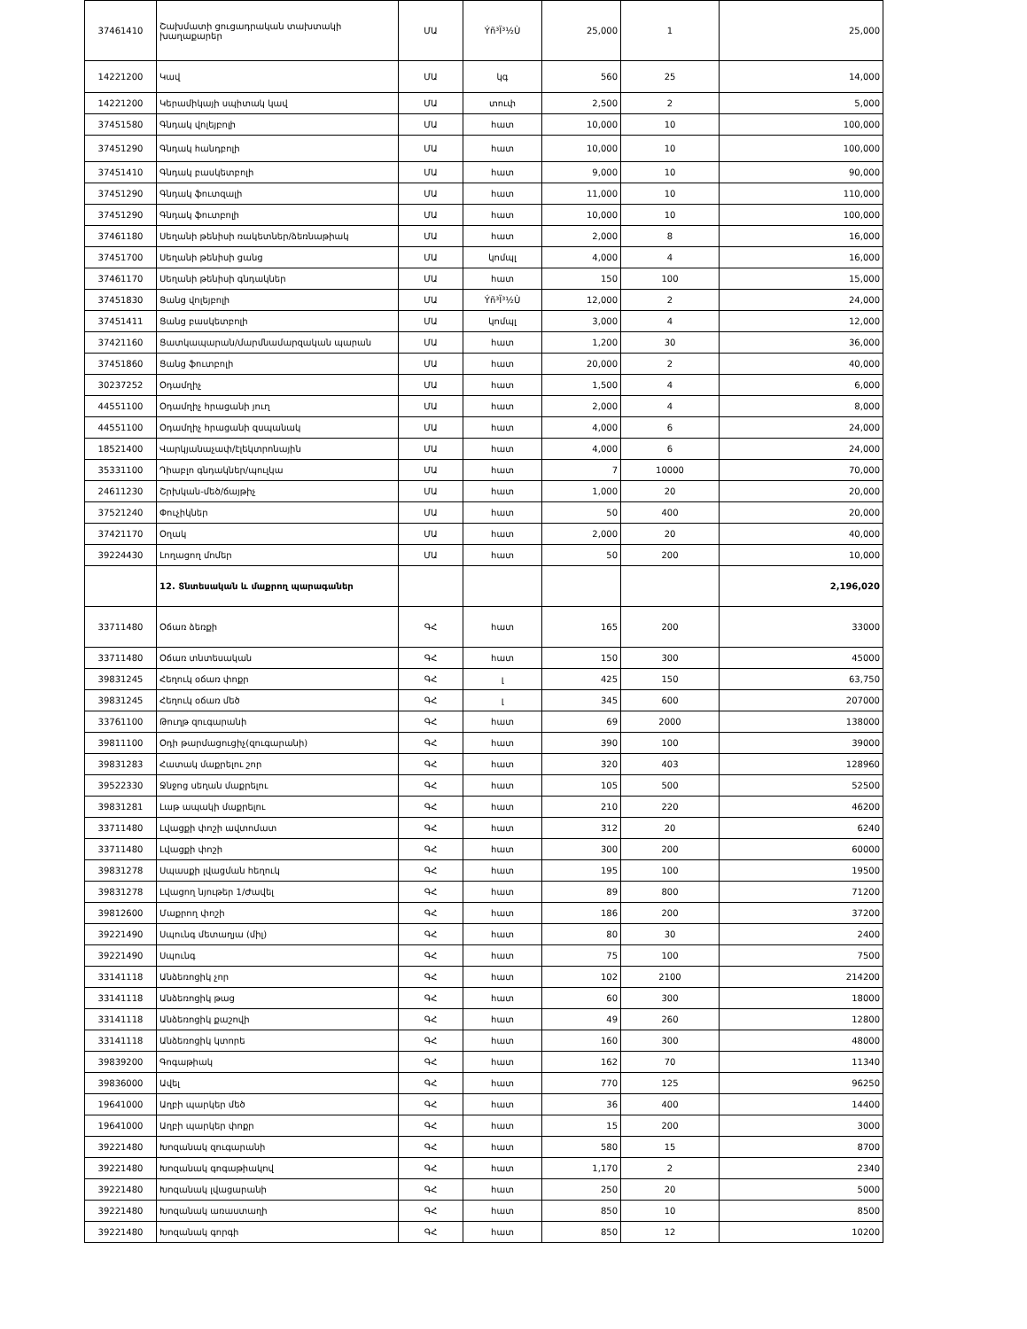| 37461410 | Շախմատի ցուցադրական տախտակի խաղաքարեր | ՄԱ | Ýñ³Ï³½Ù | 25,000 | 1 | 25,000 |
| 14221200 | Կավ | ՄԱ | կգ | 560 | 25 | 14,000 |
| 14221200 | Կերամիկայի սպիտակ կավ | ՄԱ | տուփ | 2,500 | 2 | 5,000 |
| 37451580 | Գնդակ վոլեյբոլի | ՄԱ | հատ | 10,000 | 10 | 100,000 |
| 37451290 | Գնդակ հանդբոլի | ՄԱ | հատ | 10,000 | 10 | 100,000 |
| 37451410 | Գնդակ բասկետբոլի | ՄԱ | հատ | 9,000 | 10 | 90,000 |
| 37451290 | Գնդակ ֆուտզալի | ՄԱ | հատ | 11,000 | 10 | 110,000 |
| 37451290 | Գնդակ ֆուտբոլի | ՄԱ | հատ | 10,000 | 10 | 100,000 |
| 37461180 | Սեղանի թենիսի ռակետներ/ձեռնաթիակ | ՄԱ | հատ | 2,000 | 8 | 16,000 |
| 37451700 | Սեղանի թենիսի ցանց | ՄԱ | կոմպլ | 4,000 | 4 | 16,000 |
| 37461170 | Սեղանի թենիսի գնդակներ | ՄԱ | հատ | 150 | 100 | 15,000 |
| 37451830 | Ցանց վոլեյբոլի | ՄԱ | Ýñ³Ï³½Ù | 12,000 | 2 | 24,000 |
| 37451411 | Ցանց բասկետբոլի | ՄԱ | կոմպլ | 3,000 | 4 | 12,000 |
| 37421160 | Ցատկապարան/մարմնամարզական պարան | ՄԱ | հատ | 1,200 | 30 | 36,000 |
| 37451860 | Ցանց ֆուտբոլի | ՄԱ | հատ | 20,000 | 2 | 40,000 |
| 30237252 | Օդամղիչ | ՄԱ | հատ | 1,500 | 4 | 6,000 |
| 44551100 | Օդամղիչ հրացանի յուղ | ՄԱ | հատ | 2,000 | 4 | 8,000 |
| 44551100 | Օդամղիչ հրացանի զսպանակ | ՄԱ | հատ | 4,000 | 6 | 24,000 |
| 18521400 | Վարկյանաչափ/էլեկտրոնային | ՄԱ | հատ | 4,000 | 6 | 24,000 |
| 35331100 | Դիաբլո գնդակներ/պուլկա | ՄԱ | հատ | 7 | 10000 | 70,000 |
| 24611230 | Շրխկան-մեծ/ճայթիչ | ՄԱ | հատ | 1,000 | 20 | 20,000 |
| 37521240 | Փուչիկներ | ՄԱ | հատ | 50 | 400 | 20,000 |
| 37421170 | Օղակ | ՄԱ | հատ | 2,000 | 20 | 40,000 |
| 39224430 | Լողացող մոմեր | ՄԱ | հատ | 50 | 200 | 10,000 |
| | 12. Տնտեսական և մաքրող պարագաներ | | | | | 2,196,020 |
| 33711480 | Օճառ ձեռքի | ԳՀ | հատ | 165 | 200 | 33000 |
| 33711480 | Օճառ տնտեսական | ԳՀ | հատ | 150 | 300 | 45000 |
| 39831245 | Հեղուկ օճառ փոքր | ԳՀ | լ | 425 | 150 | 63,750 |
| 39831245 | Հեղուկ օճառ մեծ | ԳՀ | լ | 345 | 600 | 207000 |
| 33761100 | Թուղթ զուգարանի | ԳՀ | հատ | 69 | 2000 | 138000 |
| 39811100 | Օդի թարմացուցիչ(զուգարանի) | ԳՀ | հատ | 390 | 100 | 39000 |
| 39831283 | Հատակ մաքրելու շոր | ԳՀ | հատ | 320 | 403 | 128960 |
| 39522330 | Ջնջոց սեղան մաքրելու | ԳՀ | հատ | 105 | 500 | 52500 |
| 39831281 | Լաթ ապակի մաքրելու | ԳՀ | հատ | 210 | 220 | 46200 |
| 33711480 | Լվացքի փոշի ավտոմատ | ԳՀ | հատ | 312 | 20 | 6240 |
| 33711480 | Լվացքի փոշի | ԳՀ | հատ | 300 | 200 | 60000 |
| 39831278 | Սպասքի լվացման հեղուկ | ԳՀ | հատ | 195 | 100 | 19500 |
| 39831278 | Լվացող նյութեր 1/Ժավել | ԳՀ | հատ | 89 | 800 | 71200 |
| 39812600 | Մաքրող փոշի | ԳՀ | հատ | 186 | 200 | 37200 |
| 39221490 | Սպունգ մետաղյա (միլ) | ԳՀ | հատ | 80 | 30 | 2400 |
| 39221490 | Սպունգ | ԳՀ | հատ | 75 | 100 | 7500 |
| 33141118 | Անձեռոցիկ չոր | ԳՀ | հատ | 102 | 2100 | 214200 |
| 33141118 | Անձեռոցիկ թաց | ԳՀ | հատ | 60 | 300 | 18000 |
| 33141118 | Անձեռոցիկ քաշովի | ԳՀ | հատ | 49 | 260 | 12800 |
| 33141118 | Անձեռոցիկ կտորե | ԳՀ | հատ | 160 | 300 | 48000 |
| 39839200 | Գոգաթիակ | ԳՀ | հատ | 162 | 70 | 11340 |
| 39836000 | Ավել | ԳՀ | հատ | 770 | 125 | 96250 |
| 19641000 | Աղբի պարկեր մեծ | ԳՀ | հատ | 36 | 400 | 14400 |
| 19641000 | Աղբի պարկեր փոքր | ԳՀ | հատ | 15 | 200 | 3000 |
| 39221480 | Խոզանակ զուգարանի | ԳՀ | հատ | 580 | 15 | 8700 |
| 39221480 | Խոզանակ գոգաթիակով | ԳՀ | հատ | 1,170 | 2 | 2340 |
| 39221480 | Խոզանակ լվացարանի | ԳՀ | հատ | 250 | 20 | 5000 |
| 39221480 | Խոզանակ առաստաղի | ԳՀ | հատ | 850 | 10 | 8500 |
| 39221480 | Խոզանակ գորգի | ԳՀ | հատ | 850 | 12 | 10200 |